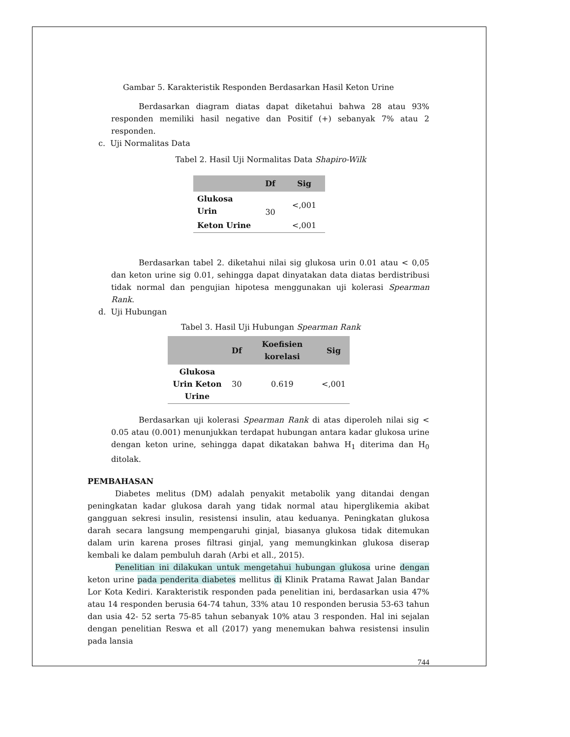Gambar 5. Karakteristik Responden Berdasarkan Hasil Keton Urine
Berdasarkan diagram diatas dapat diketahui bahwa 28 atau 93% responden memiliki hasil negative dan Positif (+) sebanyak 7% atau 2 responden.
c. Uji Normalitas Data
Tabel 2. Hasil Uji Normalitas Data Shapiro-Wilk
| | Df | Sig |
| --- | --- | --- |
| Glukosa Urin | 30 | <,001 |
| Keton Urine | | <,001 |
Berdasarkan tabel 2. diketahui nilai sig glukosa urin 0.01 atau < 0,05 dan keton urine sig 0.01, sehingga dapat dinyatakan data diatas berdistribusi tidak normal dan pengujian hipotesa menggunakan uji kolerasi Spearman Rank.
d. Uji Hubungan
Tabel 3. Hasil Uji Hubungan Spearman Rank
| | Df | Koefisien korelasi | Sig |
| --- | --- | --- | --- |
| Glukosa Urin Keton Urine | 30 | 0.619 | <,001 |
Berdasarkan uji kolerasi Spearman Rank di atas diperoleh nilai sig < 0.05 atau (0.001) menunjukkan terdapat hubungan antara kadar glukosa urine dengan keton urine, sehingga dapat dikatakan bahwa H<sub>1</sub> diterima dan H<sub>0</sub> ditolak.
PEMBAHASAN
Diabetes melitus (DM) adalah penyakit metabolik yang ditandai dengan peningkatan kadar glukosa darah yang tidak normal atau hiperglikemia akibat gangguan sekresi insulin, resistensi insulin, atau keduanya. Peningkatan glukosa darah secara langsung mempengaruhi ginjal, biasanya glukosa tidak ditemukan dalam urin karena proses filtrasi ginjal, yang memungkinkan glukosa diserap kembali ke dalam pembuluh darah (Arbi et all., 2015).
Penelitian ini dilakukan untuk mengetahui hubungan glukosa urine dengan keton urine pada penderita diabetes mellitus di Klinik Pratama Rawat Jalan Bandar Lor Kota Kediri. Karakteristik responden pada penelitian ini, berdasarkan usia 47% atau 14 responden berusia 64-74 tahun, 33% atau 10 responden berusia 53-63 tahun dan usia 42- 52 serta 75-85 tahun sebanyak 10% atau 3 responden. Hal ini sejalan dengan penelitian Reswa et all (2017) yang menemukan bahwa resistensi insulin pada lansia
744